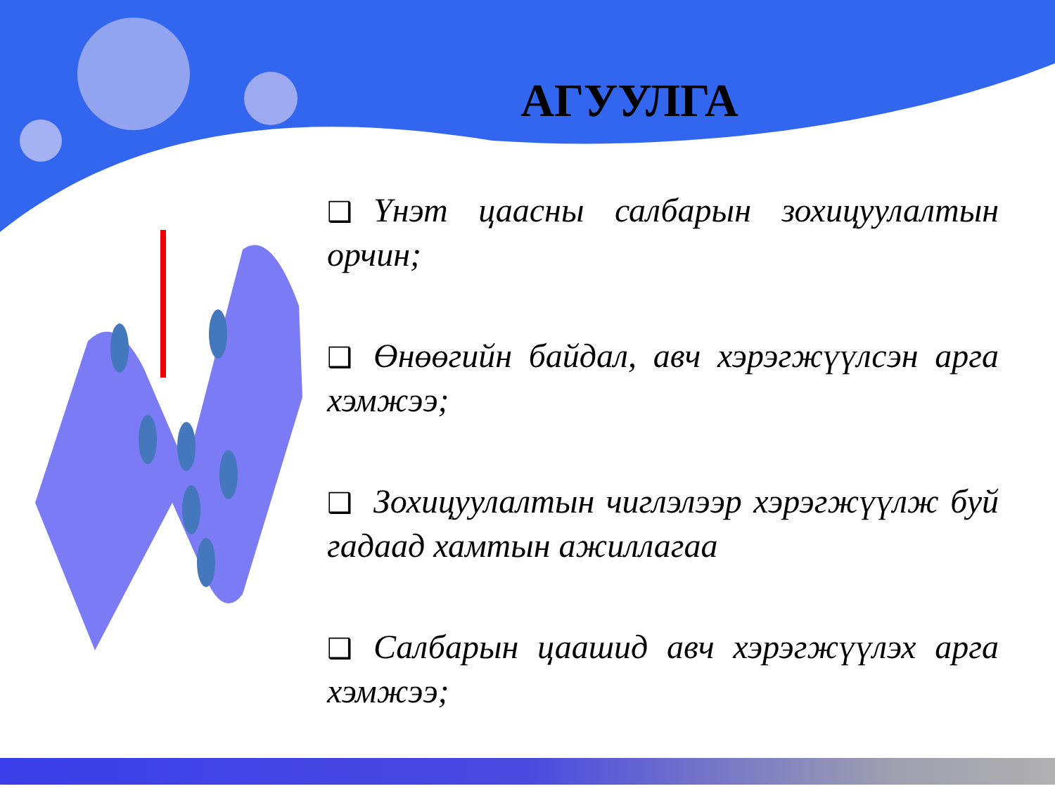АГУУЛГА
❑ Үнэт цаасны салбарын зохицуулалтын орчин;
❑ Өнөөгийн байдал, авч хэрэгжүүлсэн арга хэмжээ;
❑ Зохицуулалтын чиглэлээр хэрэгжүүлж буй гадаад хамтын ажиллагаа
❑ Салбарын цаашид авч хэрэгжүүлэх арга хэмжээ;